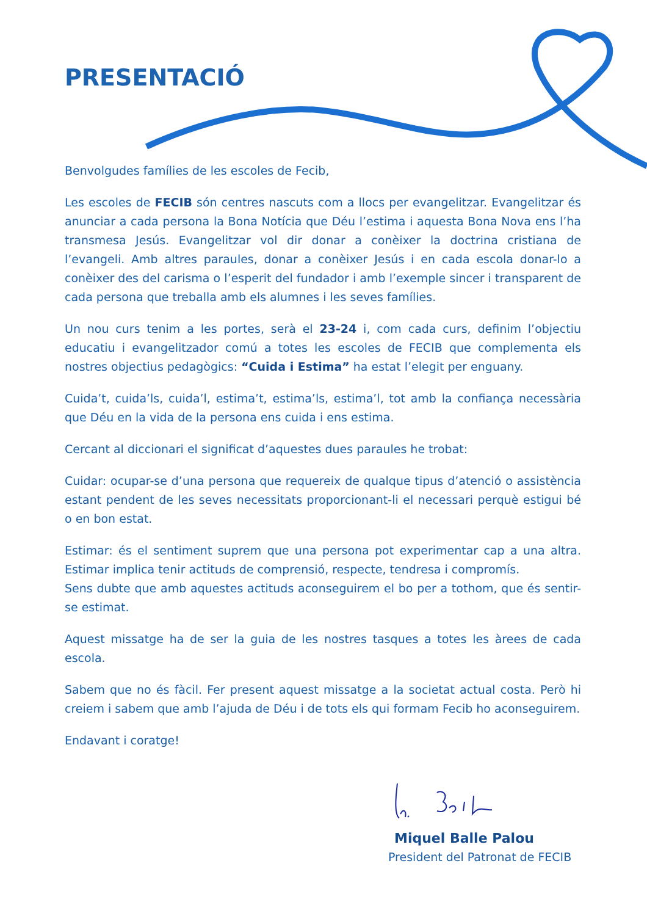PRESENTACIÓ
Benvolgudes famílies de les escoles de Fecib,
Les escoles de FECIB són centres nascuts com a llocs per evangelitzar. Evangelitzar és anunciar a cada persona la Bona Notícia que Déu l’estima i aquesta Bona Nova ens l’ha transmesa Jesús. Evangelitzar vol dir donar a conèixer la doctrina cristiana de l’evangeli. Amb altres paraules, donar a conèixer Jesús i en cada escola donar-lo a conèixer des del carisma o l’esperit del fundador i amb l’exemple sincer i transparent de cada persona que treballa amb els alumnes i les seves famílies.
Un nou curs tenim a les portes, serà el 23-24 i, com cada curs, definim l’objectiu educatiu i evangelitzador comú a totes les escoles de FECIB que complementa els nostres objectius pedagògics: “Cuida i Estima” ha estat l’elegit per enguany.
Cuida’t, cuida’ls, cuida’l, estima’t, estima’ls, estima’l, tot amb la confiança necessària que Déu en la vida de la persona ens cuida i ens estima.
Cercant al diccionari el significat d’aquestes dues paraules he trobat:
Cuidar: ocupar-se d’una persona que requereix de qualque tipus d’atenció o assistència estant pendent de les seves necessitats proporcionant-li el necessari perquè estigui bé o en bon estat.
Estimar: és el sentiment suprem que una persona pot experimentar cap a una altra. Estimar implica tenir actituds de comprensió, respecte, tendresa i compromís.
Sens dubte que amb aquestes actituds aconseguirem el bo per a tothom, que és sentir-se estimat.
Aquest missatge ha de ser la guia de les nostres tasques a totes les àrees de cada escola.
Sabem que no és fàcil. Fer present aquest missatge a la societat actual costa. Però hi creiem i sabem que amb l’ajuda de Déu i de tots els qui formam Fecib ho aconseguirem.
Endavant i coratge!
Miquel Balle Palou
President del Patronat de FECIB